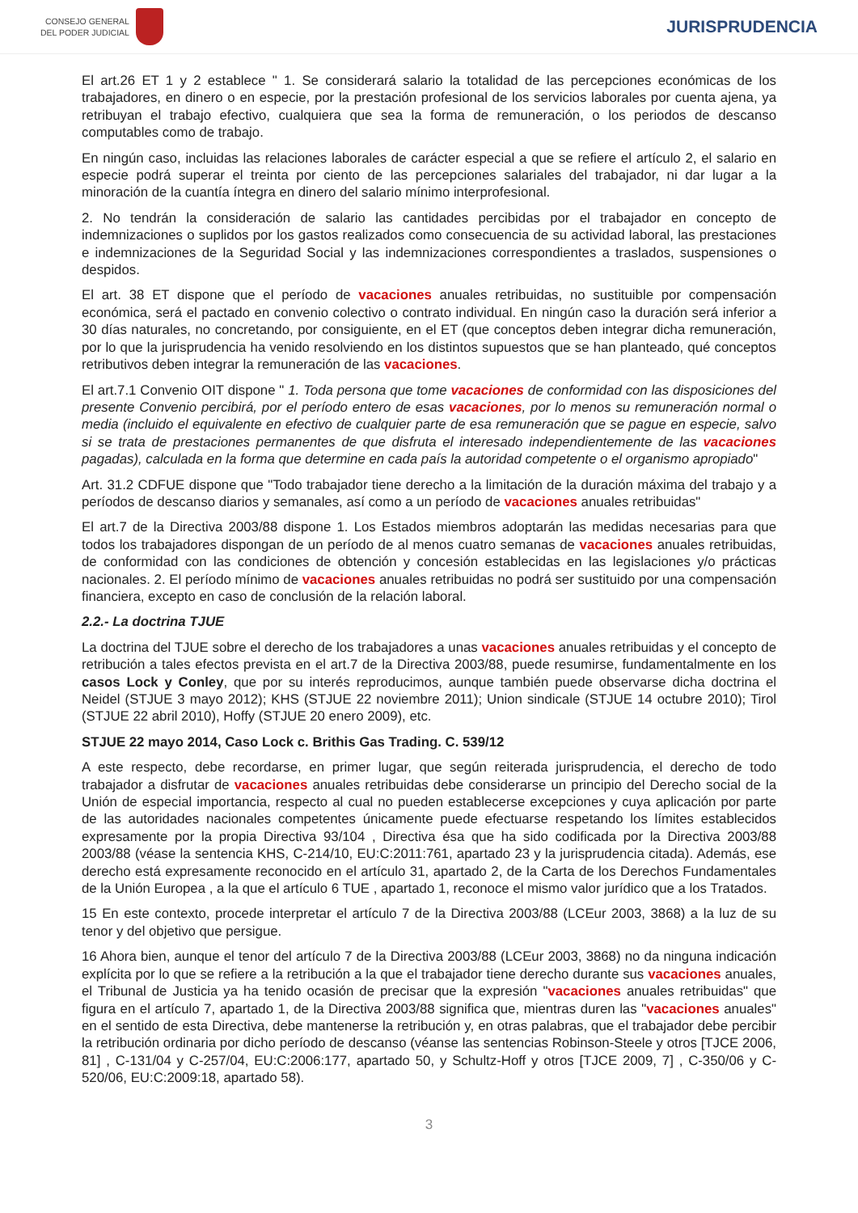CONSEJO GENERAL
DEL PODER JUDICIAL
JURISPRUDENCIA
El art.26 ET 1 y 2 establece " 1. Se considerará salario la totalidad de las percepciones económicas de los trabajadores, en dinero o en especie, por la prestación profesional de los servicios laborales por cuenta ajena, ya retribuyan el trabajo efectivo, cualquiera que sea la forma de remuneración, o los periodos de descanso computables como de trabajo.
En ningún caso, incluidas las relaciones laborales de carácter especial a que se refiere el artículo 2, el salario en especie podrá superar el treinta por ciento de las percepciones salariales del trabajador, ni dar lugar a la minoración de la cuantía íntegra en dinero del salario mínimo interprofesional.
2. No tendrán la consideración de salario las cantidades percibidas por el trabajador en concepto de indemnizaciones o suplidos por los gastos realizados como consecuencia de su actividad laboral, las prestaciones e indemnizaciones de la Seguridad Social y las indemnizaciones correspondientes a traslados, suspensiones o despidos.
El art. 38 ET dispone que el período de vacaciones anuales retribuidas, no sustituible por compensación económica, será el pactado en convenio colectivo o contrato individual. En ningún caso la duración será inferior a 30 días naturales, no concretando, por consiguiente, en el ET (que conceptos deben integrar dicha remuneración, por lo que la jurisprudencia ha venido resolviendo en los distintos supuestos que se han planteado, qué conceptos retributivos deben integrar la remuneración de las vacaciones.
El art.7.1 Convenio OIT dispone " 1. Toda persona que tome vacaciones de conformidad con las disposiciones del presente Convenio percibirá, por el período entero de esas vacaciones, por lo menos su remuneración normal o media (incluido el equivalente en efectivo de cualquier parte de esa remuneración que se pague en especie, salvo si se trata de prestaciones permanentes de que disfruta el interesado independientemente de las vacaciones pagadas), calculada en la forma que determine en cada país la autoridad competente o el organismo apropiado"
Art. 31.2 CDFUE dispone que "Todo trabajador tiene derecho a la limitación de la duración máxima del trabajo y a períodos de descanso diarios y semanales, así como a un período de vacaciones anuales retribuidas"
El art.7 de la Directiva 2003/88 dispone 1. Los Estados miembros adoptarán las medidas necesarias para que todos los trabajadores dispongan de un período de al menos cuatro semanas de vacaciones anuales retribuidas, de conformidad con las condiciones de obtención y concesión establecidas en las legislaciones y/o prácticas nacionales. 2. El período mínimo de vacaciones anuales retribuidas no podrá ser sustituido por una compensación financiera, excepto en caso de conclusión de la relación laboral.
2.2.- La doctrina TJUE
La doctrina del TJUE sobre el derecho de los trabajadores a unas vacaciones anuales retribuidas y el concepto de retribución a tales efectos prevista en el art.7 de la Directiva 2003/88, puede resumirse, fundamentalmente en los casos Lock y Conley, que por su interés reproducimos, aunque también puede observarse dicha doctrina el Neidel (STJUE 3 mayo 2012); KHS (STJUE 22 noviembre 2011); Union sindicale (STJUE 14 octubre 2010); Tirol (STJUE 22 abril 2010), Hoffy (STJUE 20 enero 2009), etc.
STJUE 22 mayo 2014, Caso Lock c. Brithis Gas Trading. C. 539/12
A este respecto, debe recordarse, en primer lugar, que según reiterada jurisprudencia, el derecho de todo trabajador a disfrutar de vacaciones anuales retribuidas debe considerarse un principio del Derecho social de la Unión de especial importancia, respecto al cual no pueden establecerse excepciones y cuya aplicación por parte de las autoridades nacionales competentes únicamente puede efectuarse respetando los límites establecidos expresamente por la propia Directiva 93/104 , Directiva ésa que ha sido codificada por la Directiva 2003/88 2003/88 (véase la sentencia KHS, C-214/10, EU:C:2011:761, apartado 23 y la jurisprudencia citada). Además, ese derecho está expresamente reconocido en el artículo 31, apartado 2, de la Carta de los Derechos Fundamentales de la Unión Europea , a la que el artículo 6 TUE , apartado 1, reconoce el mismo valor jurídico que a los Tratados.
15 En este contexto, procede interpretar el artículo 7 de la Directiva 2003/88 (LCEur 2003, 3868) a la luz de su tenor y del objetivo que persigue.
16 Ahora bien, aunque el tenor del artículo 7 de la Directiva 2003/88 (LCEur 2003, 3868) no da ninguna indicación explícita por lo que se refiere a la retribución a la que el trabajador tiene derecho durante sus vacaciones anuales, el Tribunal de Justicia ya ha tenido ocasión de precisar que la expresión "vacaciones anuales retribuidas" que figura en el artículo 7, apartado 1, de la Directiva 2003/88 significa que, mientras duren las "vacaciones anuales" en el sentido de esta Directiva, debe mantenerse la retribución y, en otras palabras, que el trabajador debe percibir la retribución ordinaria por dicho período de descanso (véanse las sentencias Robinson-Steele y otros [TJCE 2006, 81] , C-131/04 y C-257/04, EU:C:2006:177, apartado 50, y Schultz-Hoff y otros [TJCE 2009, 7] , C-350/06 y C-520/06, EU:C:2009:18, apartado 58).
3